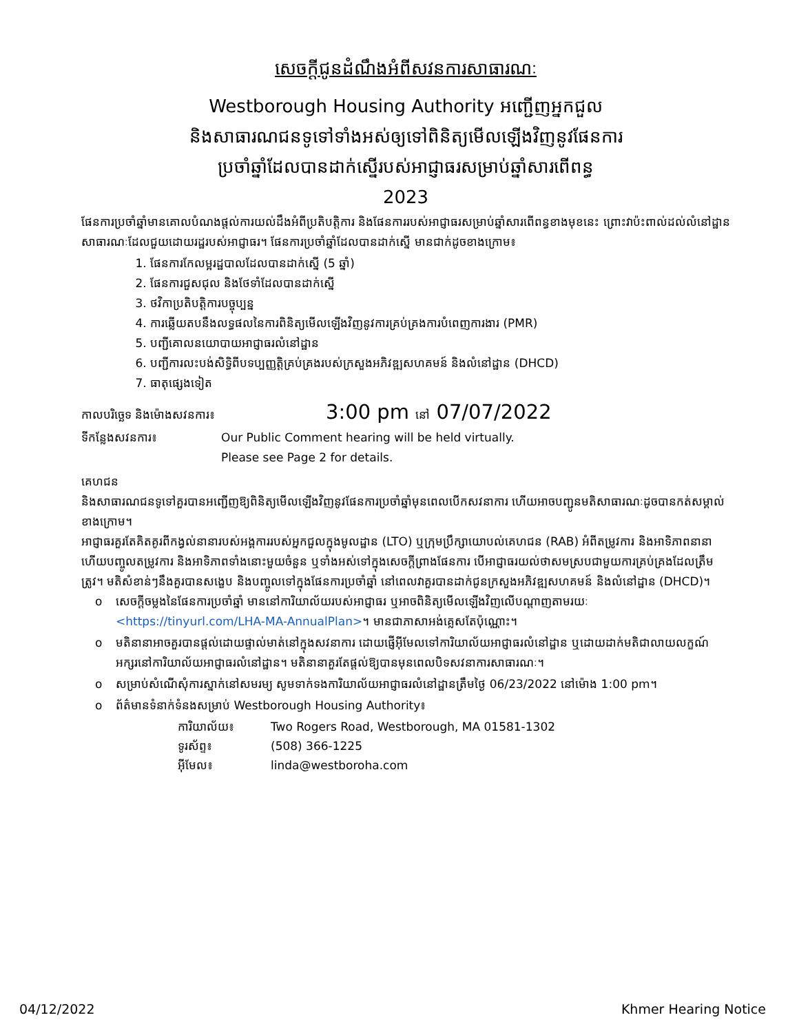សេចក្ដីជូនដំណឹងអំពីសវនការសាធារណៈ
Westborough Housing Authority អញ្ជើញអ្នកជួល
និងសាធារណជនទូទៅទាំងអស់ឲ្យទៅពិនិត្យមើលឡើងវិញនូវផែនការ
ប្រចាំឆ្នាំដែលបានដាក់ស្នើរបស់អាជ្ញាធរសម្រាប់ឆ្នាំសារពើពន្ធ
2023
ផែនការប្រចាំឆ្នាំមានគោលបំណងផ្តល់ការយល់ដឹងអំពីប្រតិបត្តិការ និងផែនការរបស់អាជ្ញាធរសម្រាប់ឆ្នាំសារពើពន្ធខាងមុខនេះ ព្រោះវាប៉ះពាល់ដល់លំនៅដ្ឋានសាធារណៈដែលជួយដោយរដ្ឋរបស់អាជ្ញាធរ។ ផែនការប្រចាំឆ្នាំដែលបានដាក់ស្នើ មានជាក់ដូចខាងក្រោម៖
1. ផែនការកែលម្អរដ្ឋបាលដែលបានដាក់ស្នើ (5 ឆ្នាំ)
2. ផែនការជួសជុល និងថែទាំដែលបានដាក់ស្នើ
3. ថវិកាប្រតិបត្តិការបច្ចុប្បន្ន
4. ការឆ្លើយតបនឹងលទ្ធផលនៃការពិនិត្យមើលឡើងវិញនូវការគ្រប់គ្រងការបំពេញការងារ (PMR)
5. បញ្ជីគោលនយោបាយអាជ្ញាធរលំនៅដ្ឋាន
6. បញ្ជីការលះបង់សិទ្ធិពីបទប្បញ្ញត្តិគ្រប់គ្រងរបស់ក្រសួងអភិវឌ្ឍសហគមន៍ និងលំនៅដ្ឋាន (DHCD)
7. ធាតុផ្សេងទៀត
កាលបរិច្ឆេទ និងម៉ោងសវនការ៖ 3:00 pm នៅ 07/07/2022
ទីកន្លែងសវនការ៖ Our Public Comment hearing will be held virtually.
Please see Page 2 for details.
គេហជន
និងសាធារណជនទូទៅគួរបានអញ្ជើញឱ្យពិនិត្យមើលឡើងវិញនូវផែនការប្រចាំឆ្នាំមុនពេលបើកសវនាការ ហើយអាចបញ្ជូនមតិសាធារណៈដូចបានកត់សម្គាល់ខាងក្រោម។
អាជ្ញាធរគួរតែគិតគូរពីកង្វល់នានារបស់អង្គការរបស់អ្នកជួលក្នុងមូលដ្ឋាន (LTO) ឬក្រុមប្រឹក្សាយោបល់គេហជន (RAB) អំពីតម្រូវការ និងអាទិភាពនានា ហើយបញ្ចូលតម្រូវការ និងអាទិភាពទាំងនោះមួយចំនួន ឬទាំងអស់ទៅក្នុងសេចក្តីព្រាងផែនការ បើអាជ្ញាធរយល់ថាសមស្របជាមួយការគ្រប់គ្រងដែលត្រឹមត្រូវ។ មតិសំខាន់ៗនឹងគួរបានសង្ខេប និងបញ្ចូលទៅក្នុងផែនការប្រចាំឆ្នាំ នៅពេលវាគួរបានដាក់ជូនក្រសួងអភិវឌ្ឍសហគមន៍ និងលំនៅដ្ឋាន (DHCD)។
o សេចក្តីចម្លងនៃផែនការប្រចាំឆ្នាំ មាននៅការិយាល័យរបស់អាជ្ញាធរ ឬអាចពិនិត្យមើលឡើងវិញលើបណ្តាញតាមរយៈ <https://tinyurl.com/LHA-MA-AnnualPlan>។ មានជាភាសាអង់គ្លេសតែប៉ុណ្ណោះ។
o មតិនានាអាចគួរបានផ្តល់ដោយផ្ទាល់មាត់នៅក្នុងសវនាការ ដោយផ្ញើអ៊ីមែលទៅការិយាល័យអាជ្ញាធរលំនៅដ្ឋាន ឬដោយដាក់មតិជាលាយលក្ខណ៍អក្សរនៅការិយាល័យអាជ្ញាធរលំនៅដ្ឋាន។ មតិនានាគួរតែផ្តល់ឱ្យបានមុនពេលបិទសវនាការសាធារណៈ។
o សម្រាប់សំណើសុំការស្នាក់នៅសមរម្យ សូមទាក់ទងការិយាល័យអាជ្ញាធរលំនៅដ្ឋានត្រឹមថ្ងៃ 06/23/2022 នៅម៉ោង 1:00 pm។
o ព័ត៌មានទំនាក់ទំនងសម្រាប់ Westborough Housing Authority៖
| ការិយាល័យ៖ | Two Rogers Road, Westborough, MA 01581-1302 |
| ទូរស័ព្ទ៖ | (508) 366-1225 |
| អ៊ីមែល៖ | linda@westboroha.com |
04/12/2022 Khmer Hearing Notice